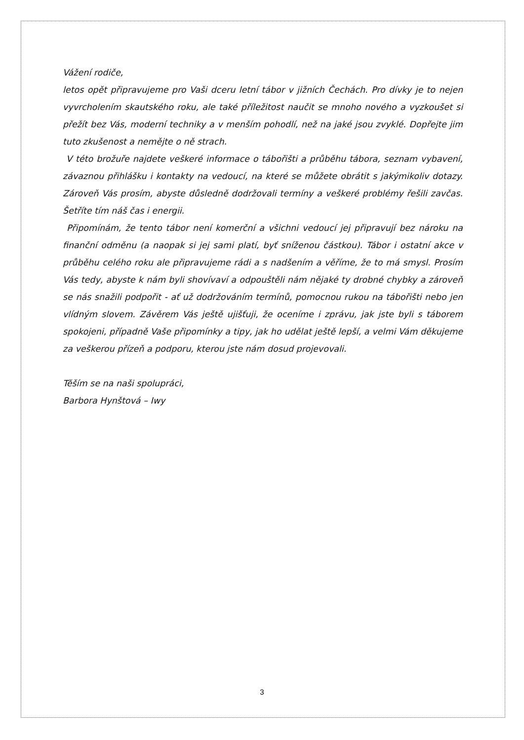Vážení rodiče,
letos opět připravujeme pro Vaši dceru letní tábor v jižních Čechách. Pro dívky je to nejen vyvrcholením skautského roku, ale také příležitost naučit se mnoho nového a vyzkoušet si přežít bez Vás, moderní techniky a v menším pohodlí, než na jaké jsou zvyklé. Dopřejte jim tuto zkušenost a nemějte o ně strach.
V této brožuře najdete veškeré informace o tábořišti a průběhu tábora, seznam vybavení, závaznou přihlášku i kontakty na vedoucí, na které se můžete obrátit s jakýmikoliv dotazy. Zároveň Vás prosím, abyste důsledně dodržovali termíny a veškeré problémy řešili zavčas. Šetříte tím náš čas i energii.
Připomínám, že tento tábor není komerční a všichni vedoucí jej připravují bez nároku na finanční odměnu (a naopak si jej sami platí, byť sníženou částkou). Tábor i ostatní akce v průběhu celého roku ale připravujeme rádi a s nadšením a věříme, že to má smysl. Prosím Vás tedy, abyste k nám byli shovívaví a odpouštěli nám nějaké ty drobné chybky a zároveň se nás snažili podpořit - ať už dodržováním termínů, pomocnou rukou na tábořišti nebo jen vlídným slovem. Závěrem Vás ještě ujišťuji, že oceníme i zprávu, jak jste byli s táborem spokojeni, případně Vaše připomínky a tipy, jak ho udělat ještě lepší, a velmi Vám děkujeme za veškerou přízeň a podporu, kterou jste nám dosud projevovali.
Těším se na naši spolupráci,
Barbora Hynštová – Iwy
3